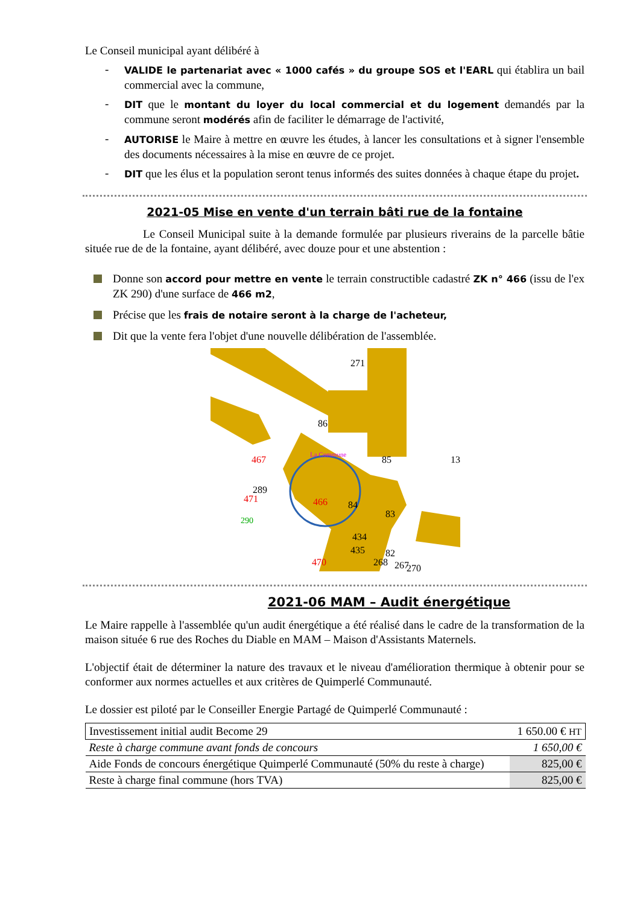Le Conseil municipal ayant délibéré à
-
VALIDE le partenariat avec « 1000 cafés » du groupe SOS et l'EARL qui établira un bail commercial avec la commune,
-
DIT que le montant du loyer du local commercial et du logement demandés par la commune seront modérés afin de faciliter le démarrage de l'activité,
-
AUTORISE le Maire à mettre en œuvre les études, à lancer les consultations et à signer l'ensemble des documents nécessaires à la mise en œuvre de ce projet.
-
DIT que les élus et la population seront tenus informés des suites données à chaque étape du projet.
2021-05 Mise en vente d'un terrain bâti rue de la fontaine
Le Conseil Municipal suite à la demande formulée par plusieurs riverains de la parcelle bâtie située rue de de la fontaine, ayant délibéré, avec douze pour et une abstention :
Donne son accord pour mettre en vente le terrain constructible cadastré ZK n° 466 (issu de l'ex ZK 290) d'une surface de 466 m2,
Précise que les frais de notaire seront à la charge de l'acheteur,
Dit que la vente fera l'objet d'une nouvelle délibération de l'assemblée.
271
86
85
13
289
84
83
434
435
82
270
268
267
467
471
466
470
290
La Commune
2021-06 MAM – Audit énergétique
Le Maire rappelle à l'assemblée qu'un audit énergétique a été réalisé dans le cadre de la transformation de la maison située 6 rue des Roches du Diable en MAM – Maison d'Assistants Maternels.
L'objectif était de déterminer la nature des travaux et le niveau d'amélioration thermique à obtenir pour se conformer aux normes actuelles et aux critères de Quimperlé Communauté.
Le dossier est piloté par le Conseiller Energie Partagé de Quimperlé Communauté :
| Investissement initial audit Become 29 | 1 650.00 € HT |
| Reste à charge commune avant fonds de concours | 1 650,00 € |
| Aide Fonds de concours énergétique Quimperlé Communauté (50% du reste à charge) | 825,00 € |
| Reste à charge final commune (hors TVA) | 825,00 € |